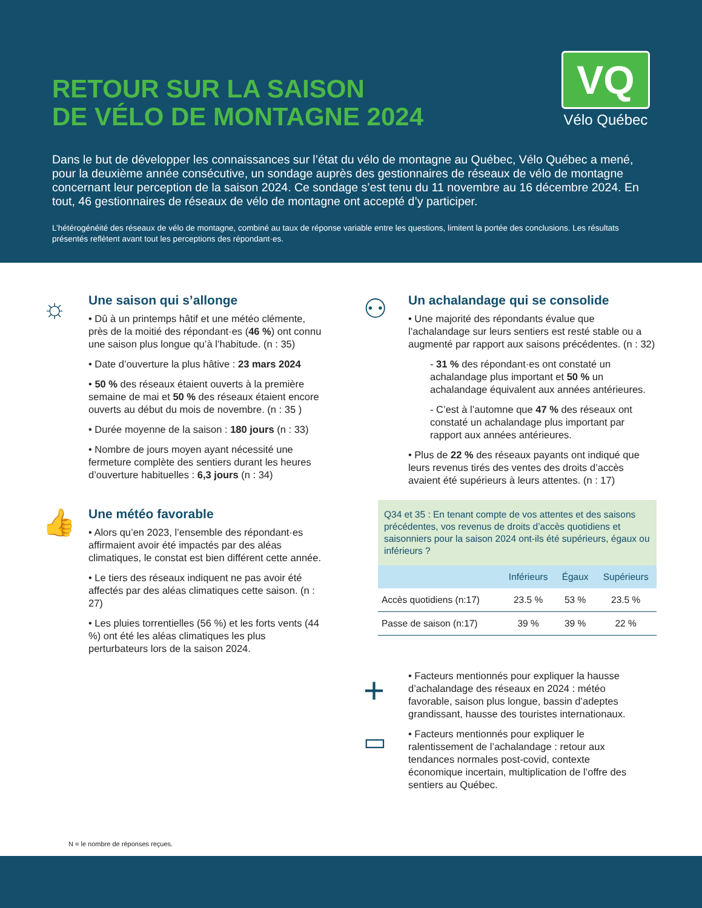RETOUR SUR LA SAISON
DE VÉLO DE MONTAGNE 2024
VQ
Vélo Québec
Dans le but de développer les connaissances sur l’état du vélo de montagne au Québec, Vélo Québec a mené, pour la deuxième année consécutive, un sondage auprès des gestionnaires de réseaux de vélo de montagne concernant leur perception de la saison 2024. Ce sondage s’est tenu du 11 novembre au 16 décembre 2024. En tout, 46 gestionnaires de réseaux de vélo de montagne ont accepté d’y participer.
L’hétérogénéité des réseaux de vélo de montagne, combiné au taux de réponse variable entre les questions, limitent la portée des conclusions. Les résultats présentés reflètent avant tout les perceptions des répondant·es.
☼
Une saison qui s’allonge
• Dû à un printemps hâtif et une météo clémente, près de la moitié des répondant·es (46 %) ont connu une saison plus longue qu’à l’habitude. (n : 35)
• Date d’ouverture la plus hâtive : 23 mars 2024
• 50 % des réseaux étaient ouverts à la première semaine de mai et 50 % des réseaux étaient encore ouverts au début du mois de novembre. (n : 35 )
• Durée moyenne de la saison : 180 jours (n : 33)
• Nombre de jours moyen ayant nécessité une fermeture complète des sentiers durant les heures d’ouverture habituelles : 6,3 jours (n : 34)
👍
Une météo favorable
• Alors qu’en 2023, l’ensemble des répondant·es affirmaient avoir été impactés par des aléas climatiques, le constat est bien différent cette année.
• Le tiers des réseaux indiquent ne pas avoir été affectés par des aléas climatiques cette saison. (n : 27)
• Les pluies torrentielles (56 %) et les forts vents (44 %) ont été les aléas climatiques les plus perturbateurs lors de la saison 2024.
⚇
Un achalandage qui se consolide
• Une majorité des répondants évalue que l’achalandage sur leurs sentiers est resté stable ou a augmenté par rapport aux saisons précédentes. (n : 32)
- 31 % des répondant·es ont constaté un achalandage plus important et 50 % un achalandage équivalent aux années antérieures.
- C’est à l’automne que 47 % des réseaux ont constaté un achalandage plus important par rapport aux années antérieures.
• Plus de 22 % des réseaux payants ont indiqué que leurs revenus tirés des ventes des droits d’accès avaient été supérieurs à leurs attentes. (n : 17)
Q34 et 35 : En tenant compte de vos attentes et des saisons précédentes, vos revenus de droits d’accès quotidiens et saisonniers pour la saison 2024 ont-ils été supérieurs, égaux ou inférieurs ?
| | Inférieurs | Égaux | Supérieurs |
| --- | --- | --- | --- |
| Accès quotidiens (n:17) | 23.5 % | 53 % | 23.5 % |
| Passe de saison (n:17) | 39 % | 39 % | 22 % |
+
• Facteurs mentionnés pour expliquer la hausse d’achalandage des réseaux en 2024 : météo favorable, saison plus longue, bassin d’adeptes grandissant, hausse des touristes internationaux.
▭
• Facteurs mentionnés pour expliquer le ralentissement de l’achalandage : retour aux tendances normales post-covid, contexte économique incertain, multiplication de l’offre des sentiers au Québec.
N = le nombre de réponses reçues.